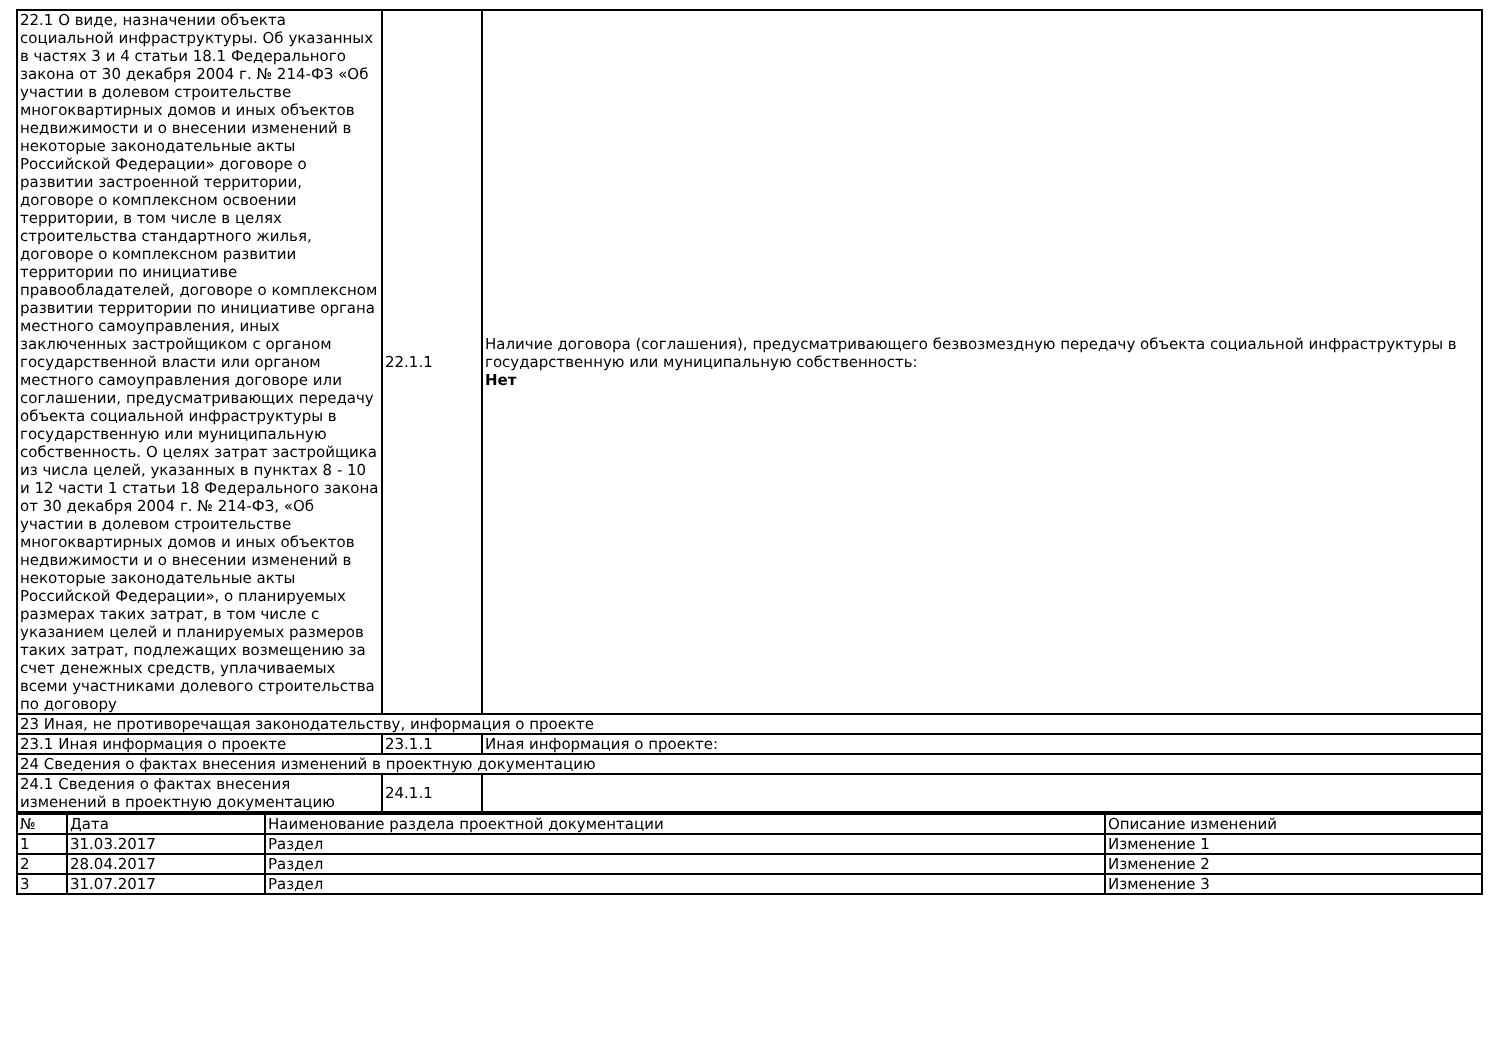| 22.1 О виде, назначении объекта социальной инфраструктуры. Об указанных в частях 3 и 4 статьи 18.1 Федерального закона от 30 декабря 2004 г. № 214-ФЗ «Об участии в долевом строительстве многоквартирных домов и иных объектов недвижимости и о внесении изменений в некоторые законодательные акты Российской Федерации» договоре о развитии застроенной территории, договоре о комплексном освоении территории, в том числе в целях строительства стандартного жилья, договоре о комплексном развитии территории по инициативе правообладателей, договоре о комплексном развитии территории по инициативе органа местного самоуправления, иных заключенных застройщиком с органом государственной власти или органом местного самоуправления договоре или соглашении, предусматривающих передачу объекта социальной инфраструктуры в государственную или муниципальную собственность. О целях затрат застройщика из числа целей, указанных в пунктах 8 - 10 и 12 части 1 статьи 18 Федерального закона от 30 декабря 2004 г. № 214-ФЗ, «Об участии в долевом строительстве многоквартирных домов и иных объектов недвижимости и о внесении изменений в некоторые законодательные акты Российской Федерации», о планируемых размерах таких затрат, в том числе с указанием целей и планируемых размеров таких затрат, подлежащих возмещению за счет денежных средств, уплачиваемых всеми участниками долевого строительства по договору | 22.1.1 | Наличие договора (соглашения), предусматривающего безвозмездную передачу объекта социальной инфраструктуры в государственную или муниципальную собственность: Нет |
| 23 Иная, не противоречащая законодательству, информация о проекте | | |
| 23.1 Иная информация о проекте | 23.1.1 | Иная информация о проекте: |
| 24 Сведения о фактах внесения изменений в проектную документацию | | |
| 24.1 Сведения о фактах внесения изменений в проектную документацию | 24.1.1 | |
| № | Дата | Наименование раздела проектной документации | Описание изменений |
| --- | --- | --- | --- |
| 1 | 31.03.2017 | Раздел | Изменение 1 |
| 2 | 28.04.2017 | Раздел | Изменение 2 |
| 3 | 31.07.2017 | Раздел | Изменение 3 |